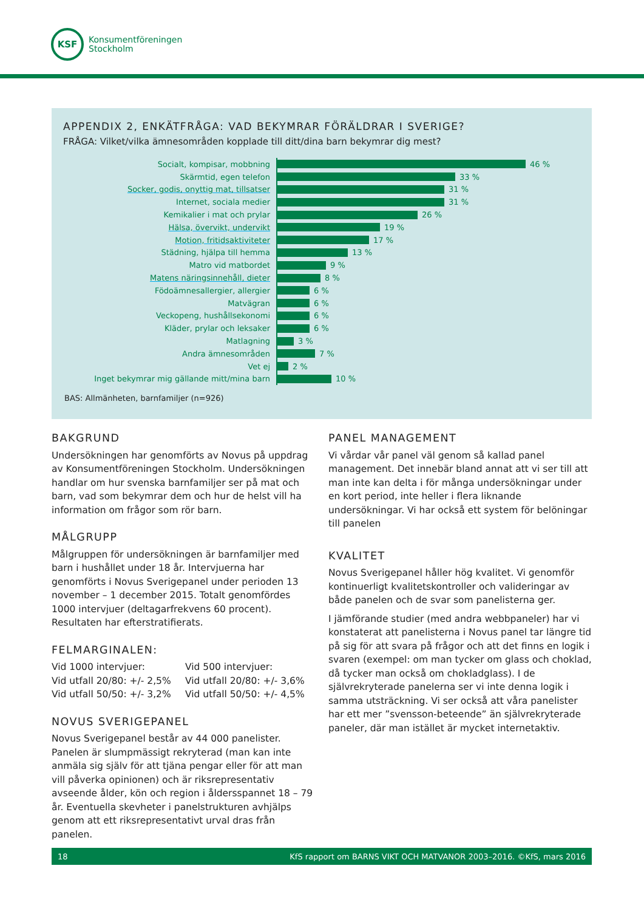KSF
Konsumentföreningen
Stockholm
APPENDIX 2, ENKÄTFRÅGA: VAD BEKYMRAR FÖRÄLDRAR I SVERIGE?
FRÅGA: Vilket/vilka ämnesområden kopplade till ditt/dina barn bekymrar dig mest?
Socialt, kompisar, mobbning
46 %
Skärmtid, egen telefon
33 %
Socker, godis, onyttig mat, tillsatser
31 %
Internet, sociala medier
31 %
Kemikalier i mat och prylar
26 %
Hälsa, övervikt, undervikt
19 %
Motion, fritidsaktiviteter
17 %
Städning, hjälpa till hemma
13 %
Matro vid matbordet
9 %
Matens näringsinnehåll, dieter
8 %
Födoämnesallergier, allergier
6 %
Matvägran
6 %
Veckopeng, hushållsekonomi
6 %
Kläder, prylar och leksaker
6 %
Matlagning
3 %
Andra ämnesområden
7 %
Vet ej
2 %
Inget bekymrar mig gällande mitt/mina barn
10 %
BAS: Allmänheten, barnfamiljer (n=926)
BAKGRUND
Undersökningen har genomförts av Novus på uppdrag av Konsumentföreningen Stockholm. Undersökningen handlar om hur svenska barnfamiljer ser på mat och barn, vad som bekymrar dem och hur de helst vill ha information om frågor som rör barn.
MÅLGRUPP
Målgruppen för undersökningen är barnfamiljer med barn i hushållet under 18 år. Intervjuerna har genomförts i Novus Sverigepanel under perioden 13 november – 1 december 2015. Totalt genomfördes 1000 intervjuer (deltagarfrekvens 60 procent). Resultaten har efterstratifierats.
FELMARGINALEN:
Vid 1000 intervjuer:
Vid utfall 20/80: +/- 2,5%
Vid utfall 50/50: +/- 3,2%
Vid 500 intervjuer:
Vid utfall 20/80: +/- 3,6%
Vid utfall 50/50: +/- 4,5%
NOVUS SVERIGEPANEL
Novus Sverigepanel består av 44 000 panelister. Panelen är slumpmässigt rekryterad (man kan inte anmäla sig själv för att tjäna pengar eller för att man vill påverka opinionen) och är riksrepresentativ avseende ålder, kön och region i åldersspannet 18 – 79 år. Eventuella skevheter i panelstrukturen avhjälps genom att ett riksrepresentativt urval dras från panelen.
PANEL MANAGEMENT
Vi vårdar vår panel väl genom så kallad panel management. Det innebär bland annat att vi ser till att man inte kan delta i för många undersökningar under en kort period, inte heller i flera liknande undersökningar. Vi har också ett system för belöningar till panelen
KVALITET
Novus Sverigepanel håller hög kvalitet. Vi genomför kontinuerligt kvalitetskontroller och valideringar av både panelen och de svar som panelisterna ger.
I jämförande studier (med andra webbpaneler) har vi konstaterat att panelisterna i Novus panel tar längre tid på sig för att svara på frågor och att det finns en logik i svaren (exempel: om man tycker om glass och choklad, då tycker man också om chokladglass). I de självrekryterade panelerna ser vi inte denna logik i samma utsträckning. Vi ser också att våra panelister har ett mer ”svensson-beteende” än självrekryterade paneler, där man istället är mycket internetaktiv.
18 KfS rapport om BARNS VIKT OCH MATVANOR 2003–2016. ©KfS, mars 2016